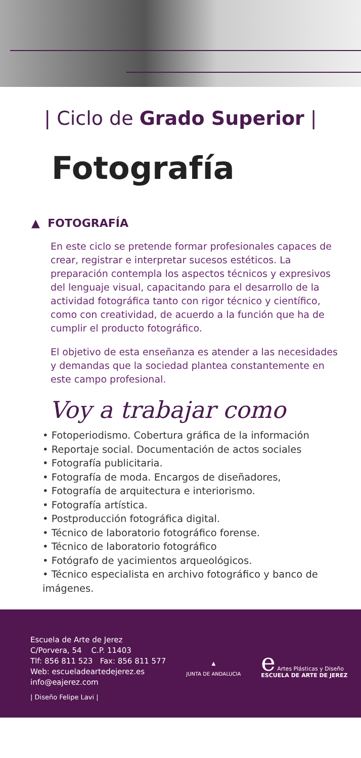| Ciclo de Grado Superior |
Fotografía
▲ FOTOGRAFÍA
En este ciclo se pretende formar profesionales capaces de crear, registrar e interpretar sucesos estéticos. La preparación contempla los aspectos técnicos y expresivos del lenguaje visual, capacitando para el desarrollo de la actividad fotográfica tanto con rigor técnico y científico, como con creatividad, de acuerdo a la función que ha de cumplir el producto fotográfico.
El objetivo de esta enseñanza es atender a las necesidades y demandas que la sociedad plantea constantemente en este campo profesional.
Voy a trabajar como
• Fotoperiodismo. Cobertura gráfica de la información
• Reportaje social. Documentación de actos sociales
• Fotografía publicitaria.
• Fotografía de moda. Encargos de diseñadores,
• Fotografía de arquitectura e interiorismo.
• Fotografía artística.
• Postproducción fotográfica digital.
• Técnico de laboratorio fotográfico forense.
• Técnico de laboratorio fotográfico
• Fotógrafo de yacimientos arqueológicos.
• Técnico especialista en archivo fotográfico y banco de imágenes.
Escuela de Arte de Jerez
C/Porvera, 54 C.P. 11403
Tlf: 856 811 523 Fax: 856 811 577
Web: escueladeartedejerez.es
info@eajerez.com
| Diseño Felipe Lavi |
▲
JUNTA DE ANDALUCIA
e Artes Plásticas y Diseño
ESCUELA DE ARTE DE JEREZ